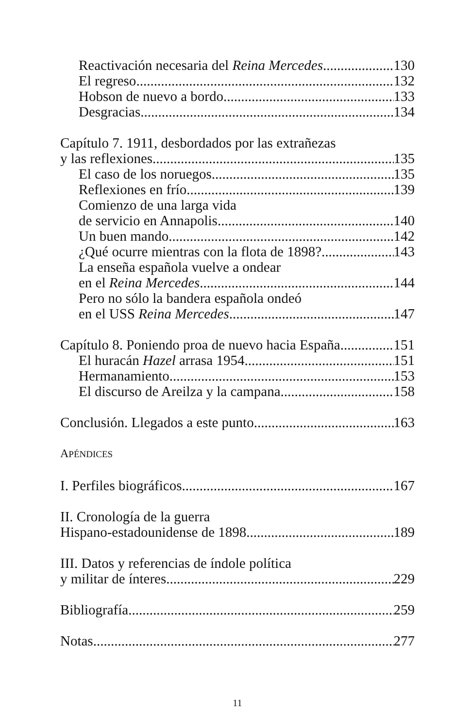Reactivación necesaria del Reina Mercedes 130
El regreso 132
Hobson de nuevo a bordo 133
Desgracias 134
Capítulo 7. 1911, desbordados por las extrañezas
y las reflexiones 135
El caso de los noruegos 135
Reflexiones en frío 139
Comienzo de una larga vida
de servicio en Annapolis 140
Un buen mando 142
¿Qué ocurre mientras con la flota de 1898? 143
La enseña española vuelve a ondear
en el Reina Mercedes 144
Pero no sólo la bandera española ondeó
en el USS Reina Mercedes 147
Capítulo 8. Poniendo proa de nuevo hacia España 151
El huracán Hazel arrasa 1954 151
Hermanamiento 153
El discurso de Areilza y la campana 158
Conclusión. Llegados a este punto... 163
APÉNDICES
I. Perfiles biográficos 167
II. Cronología de la guerra
Hispano-estadounidense de 1898 189
III. Datos y referencias de índole política
y militar de ínteres 229
Bibliografía 259
Notas 277
11